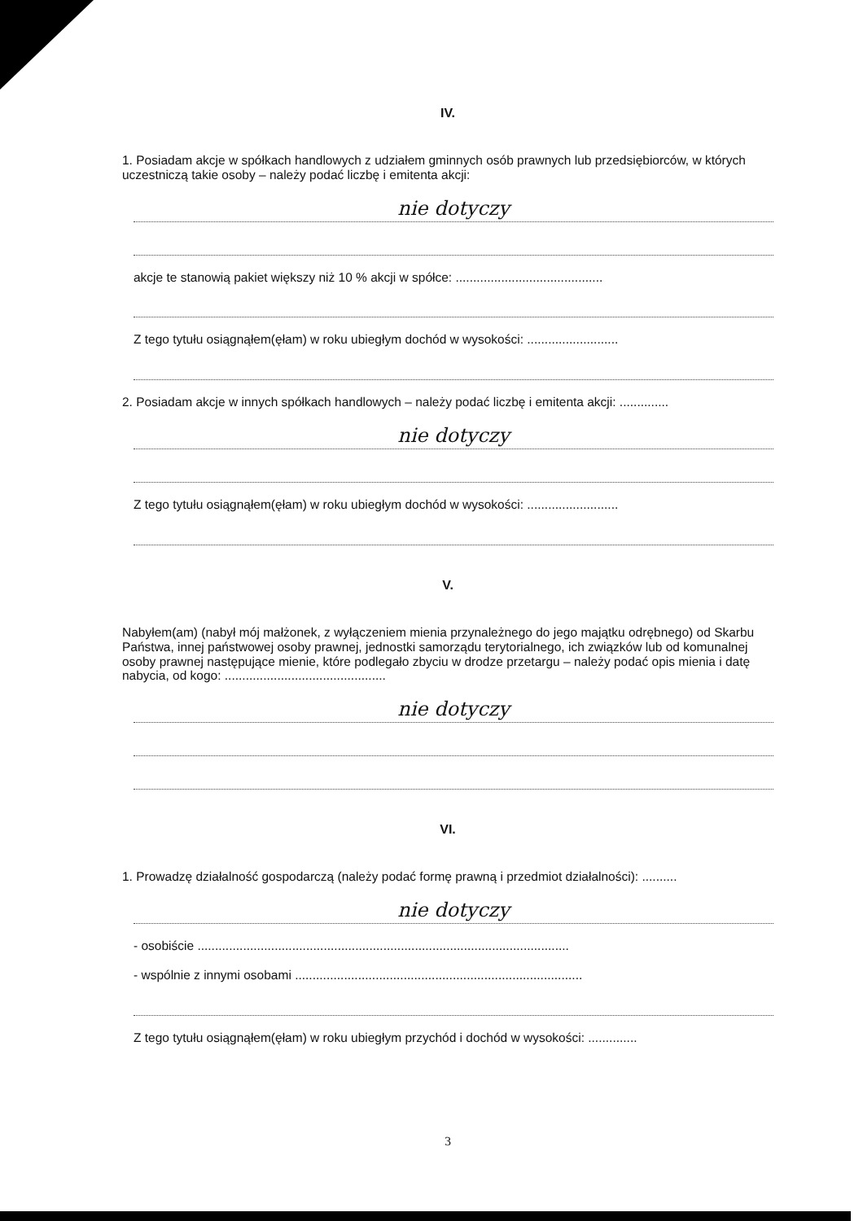IV.
1. Posiadam akcje w spółkach handlowych z udziałem gminnych osób prawnych lub przedsiębiorców, w których uczestniczą takie osoby – należy podać liczbę i emitenta akcji:
nie dotyczy
akcje te stanowią pakiet większy niż 10 % akcji w spółce: ..........................................
Z tego tytułu osiągnąłem(ęłam) w roku ubiegłym dochód w wysokości: ..........................
2. Posiadam akcje w innych spółkach handlowych – należy podać liczbę i emitenta akcji: ..............
nie dotyczy
Z tego tytułu osiągnąłem(ęłam) w roku ubiegłym dochód w wysokości: ..........................
V.
Nabyłem(am) (nabył mój małżonek, z wyłączeniem mienia przynależnego do jego majątku odrębnego) od Skarbu Państwa, innej państwowej osoby prawnej, jednostki samorządu terytorialnego, ich związków lub od komunalnej osoby prawnej następujące mienie, które podlegało zbyciu w drodze przetargu – należy podać opis mienia i datę nabycia, od kogo: ..............................................
nie dotyczy
VI.
1. Prowadzę działalność gospodarczą (należy podać formę prawną i przedmiot działalności): ..........
nie dotyczy
- osobiście ..........................................................................................................
- wspólnie z innymi osobami ..................................................................................
Z tego tytułu osiągnąłem(ęłam) w roku ubiegłym przychód i dochód w wysokości: ..............
3